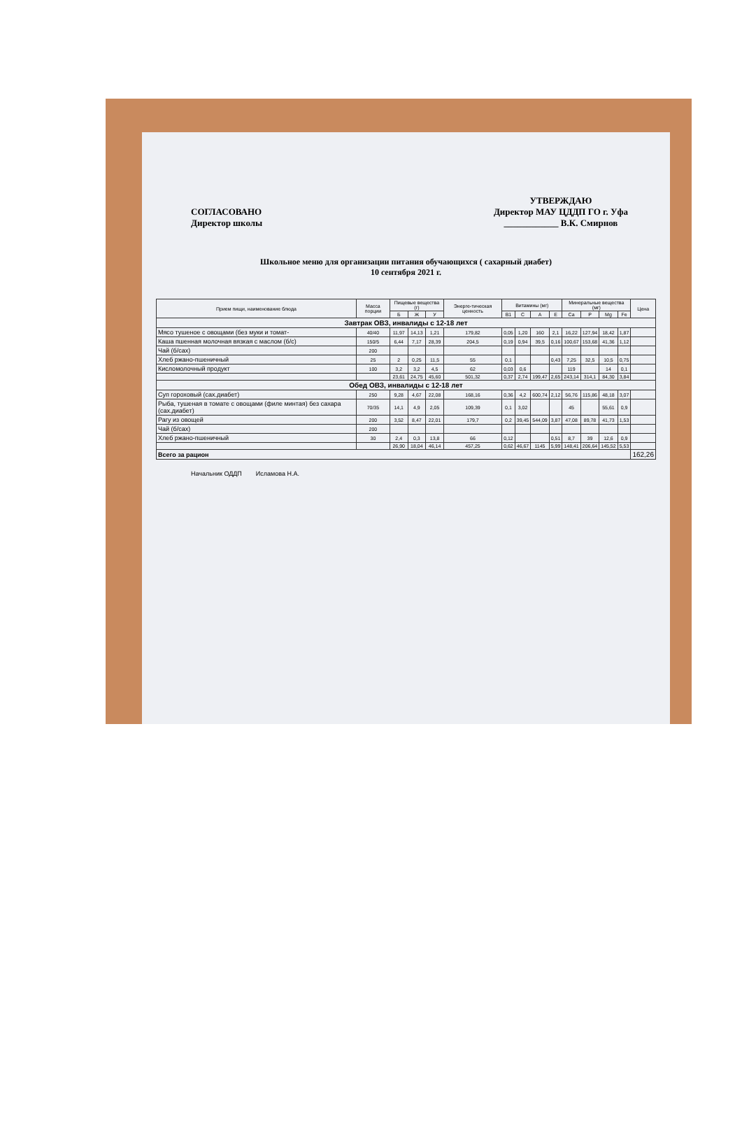СОГЛАСОВАНО
Директор школы
УТВЕРЖДАЮ
Директор МАУ ЦДДП ГО г. Уфа
____________ В.К. Смирнов
Школьное меню для организации питания обучающихся ( сахарный диабет)
10 сентября 2021 г.
| Прием пищи, наименование блюда | Масса порции | Пищевые вещества (г) | | | Энерге-тическая ценность | Витамины (мг) | | | | Минеральные вещества (мг) | | | | Цена |
| --- | --- | --- | --- | --- | --- | --- | --- | --- | --- | --- | --- | --- | --- | --- |
| | | Б | Ж | У | | B1 | C | A | E | Ca | P | Mg | Fe | |
| Завтрак ОВЗ, инвалиды с 12-18 лет | | | | | | | | | | | | | | |
| Мясо тушеное с овощами (без муки и томат- | 40/40 | 11,97 | 14,13 | 1,21 | 179,82 | 0,05 | 1,20 | 160 | 2,1 | 16,22 | 127,94 | 18,42 | 1,87 | |
| Каша пшенная молочная вязкая с маслом (б/с) | 150/5 | 6,44 | 7,17 | 28,39 | 204,5 | 0,19 | 0,94 | 39,5 | 0,16 | 100,67 | 153,68 | 41,36 | 1,12 | |
| Чай (б/сах) | 200 | | | | | | | | | | | | | |
| Хлеб ржано-пшеничный | 25 | 2 | 0,25 | 11,5 | 55 | 0,1 | | | 0,43 | 7,25 | 32,5 | 10,5 | 0,75 | |
| Кисломолочный продукт | 100 | 3,2 | 3,2 | 4,5 | 62 | 0,03 | 0,6 | | | 119 | | 14 | 0,1 | |
| | | 23,61 | 24,75 | 45,60 | 501,32 | 0,37 | 2,74 | 199,47 | 2,65 | 243,14 | 314,1 | 84,30 | 3,84 | |
| Обед ОВЗ, инвалиды с 12-18 лет | | | | | | | | | | | | | | |
| Суп гороховый (сах.диабет) | 250 | 9,28 | 4,67 | 22,08 | 168,16 | 0,36 | 4,2 | 600,74 | 2,12 | 56,76 | 115,86 | 48,18 | 3,07 | |
| Рыба, тушеная в томате с овощами (филе минтая) без сахара (сах.диабет) | 70/35 | 14,1 | 4,9 | 2,05 | 109,39 | 0,1 | 3,02 | | | 45 | | 55,61 | 0,9 | |
| Рагу из овощей | 200 | 3,52 | 8,47 | 22,01 | 179,7 | 0,2 | 39,45 | 544,09 | 3,87 | 47,08 | 89,78 | 41,73 | 1,53 | |
| Чай (б/сах) | 200 | | | | | | | | | | | | | |
| Хлеб ржано-пшеничный | 30 | 2,4 | 0,3 | 13,8 | 66 | 0,12 | | | 0,51 | 8,7 | 39 | 12,6 | 0,9 | |
| | | 26,90 | 18,04 | 46,14 | 457,25 | 0,62 | 46,67 | 1145 | 5,99 | 148,41 | 206,64 | 145,52 | 5,53 | |
| Всего за рацион | | | | | | | | | | | | | | 162,26 |
Начальник ОДДП Исламова Н.А.